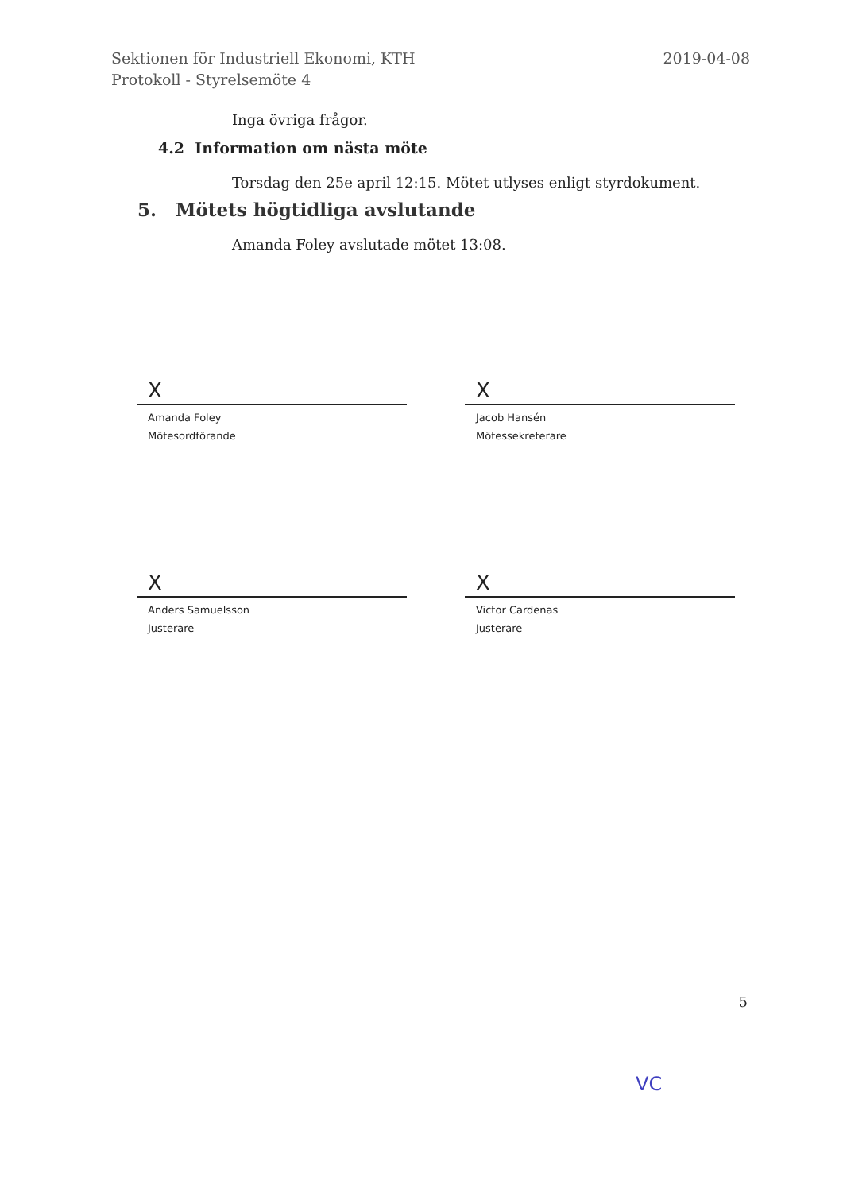Sektionen för Industriell Ekonomi, KTH
Protokoll - Styrelsemöte 4
2019-04-08
Inga övriga frågor.
4.2 Information om nästa möte
Torsdag den 25e april 12:15. Mötet utlyses enligt styrdokument.
5. Mötets högtidliga avslutande
Amanda Foley avslutade mötet 13:08.
X
Amanda Foley
Mötesordförande
X
Jacob Hansén
Mötessekreterare
X
Anders Samuelsson
Justerare
X
Victor Cardenas
Justerare
5
VC